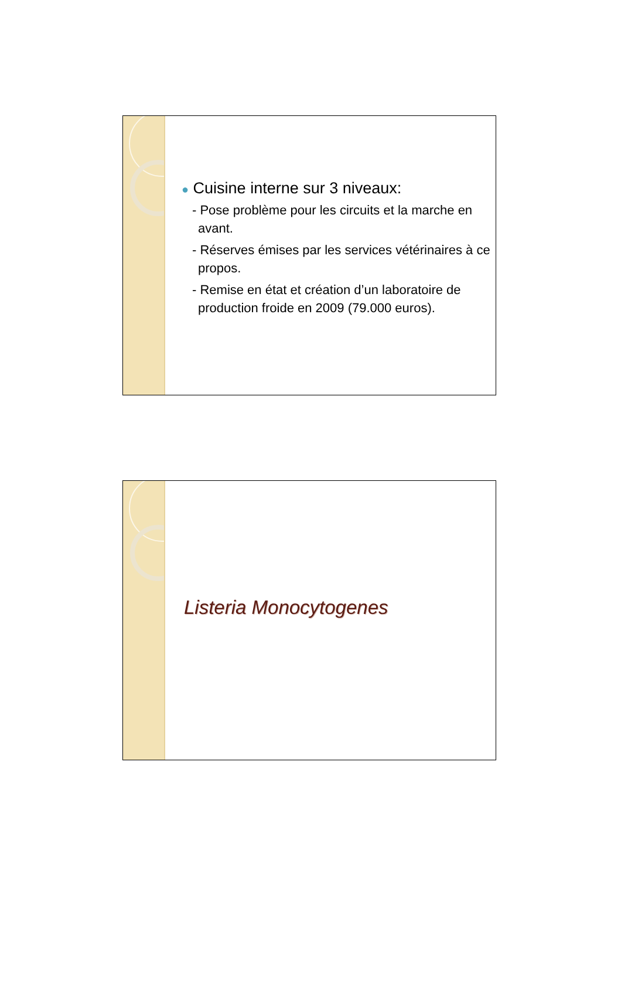● Cuisine interne sur 3 niveaux:
- Pose problème pour les circuits et la marche en avant.
- Réserves émises par les services vétérinaires à ce propos.
- Remise en état et création d’un laboratoire de production froide en 2009 (79.000 euros).
Listeria Monocytogenes